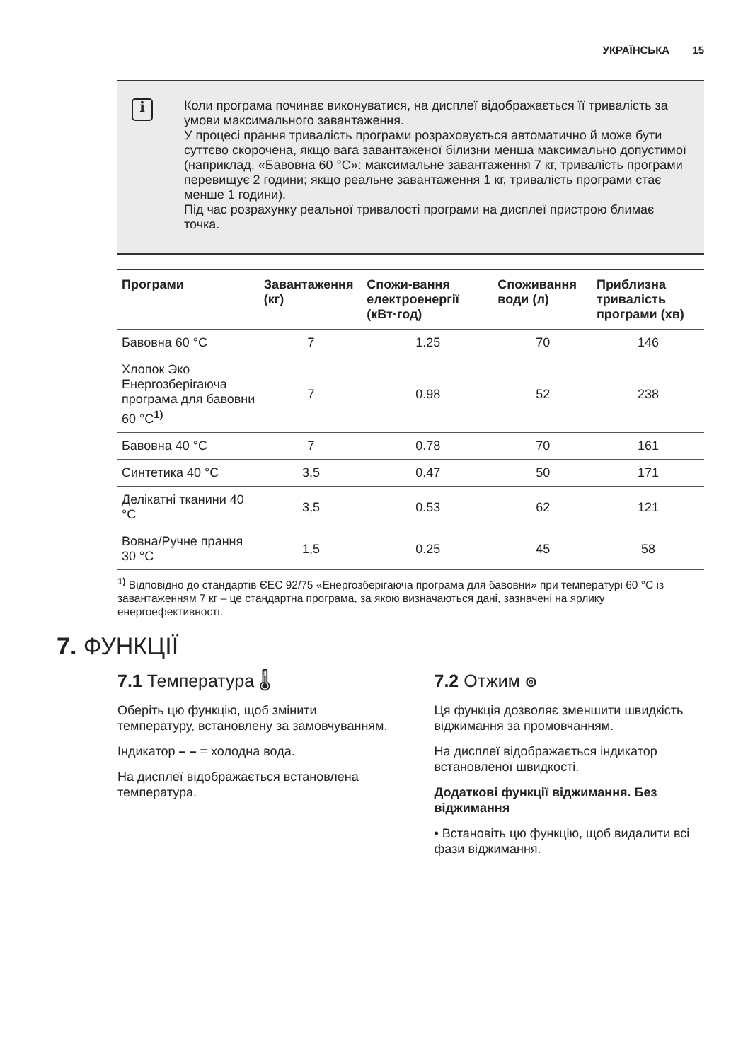УКРАЇНСЬКА 15
i
Коли програма починає виконуватися, на дисплеї відображається її тривалість за умови максимального завантаження.
У процесі прання тривалість програми розраховується автоматично й може бути суттєво скорочена, якщо вага завантаженої білизни менша максимально допустимої (наприклад, «Бавовна 60 °C»: максимальне завантаження 7 кг, тривалість програми перевищує 2 години; якщо реальне завантаження 1 кг, тривалість програми стає менше 1 години).
Під час розрахунку реальної тривалості програми на дисплеї пристрою блимає точка.
| Програми | Завантаження (кг) | Спожи-вання електроенергії (кВт·год) | Споживання води (л) | Приблизна тривалість програми (хв) |
| --- | --- | --- | --- | --- |
| Бавовна 60 °C | 7 | 1.25 | 70 | 146 |
| Хлопок Эко Енергозберігаюча програма для бавовни 60 °C<sup>1)</sup> | 7 | 0.98 | 52 | 238 |
| Бавовна 40 °C | 7 | 0.78 | 70 | 161 |
| Синтетика 40 °C | 3,5 | 0.47 | 50 | 171 |
| Делікатні тканини 40 °C | 3,5 | 0.53 | 62 | 121 |
| Вовна/Ручне прання 30 °C | 1,5 | 0.25 | 45 | 58 |
<sup>1)</sup> Відповідно до стандартів ЄЕС 92/75 «Енергозберігаюча програма для бавовни» при температурі 60 °C із завантаженням 7 кг – це стандартна програма, за якою визначаються дані, зазначені на ярлику енергоефективності.
7. ФУНКЦІЇ
7.1 Температура 🌡
Оберіть цю функцію, щоб змінити температуру, встановлену за замовчуванням.
Індикатор – – = холодна вода.
На дисплеї відображається встановлена температура.
7.2 Отжим ၜ
Ця функція дозволяє зменшити швидкість віджимання за промовчанням.
На дисплеї відображається індикатор встановленої швидкості.
Додаткові функції віджимання. Без віджимання
• Встановіть цю функцію, щоб видалити всі фази віджимання.